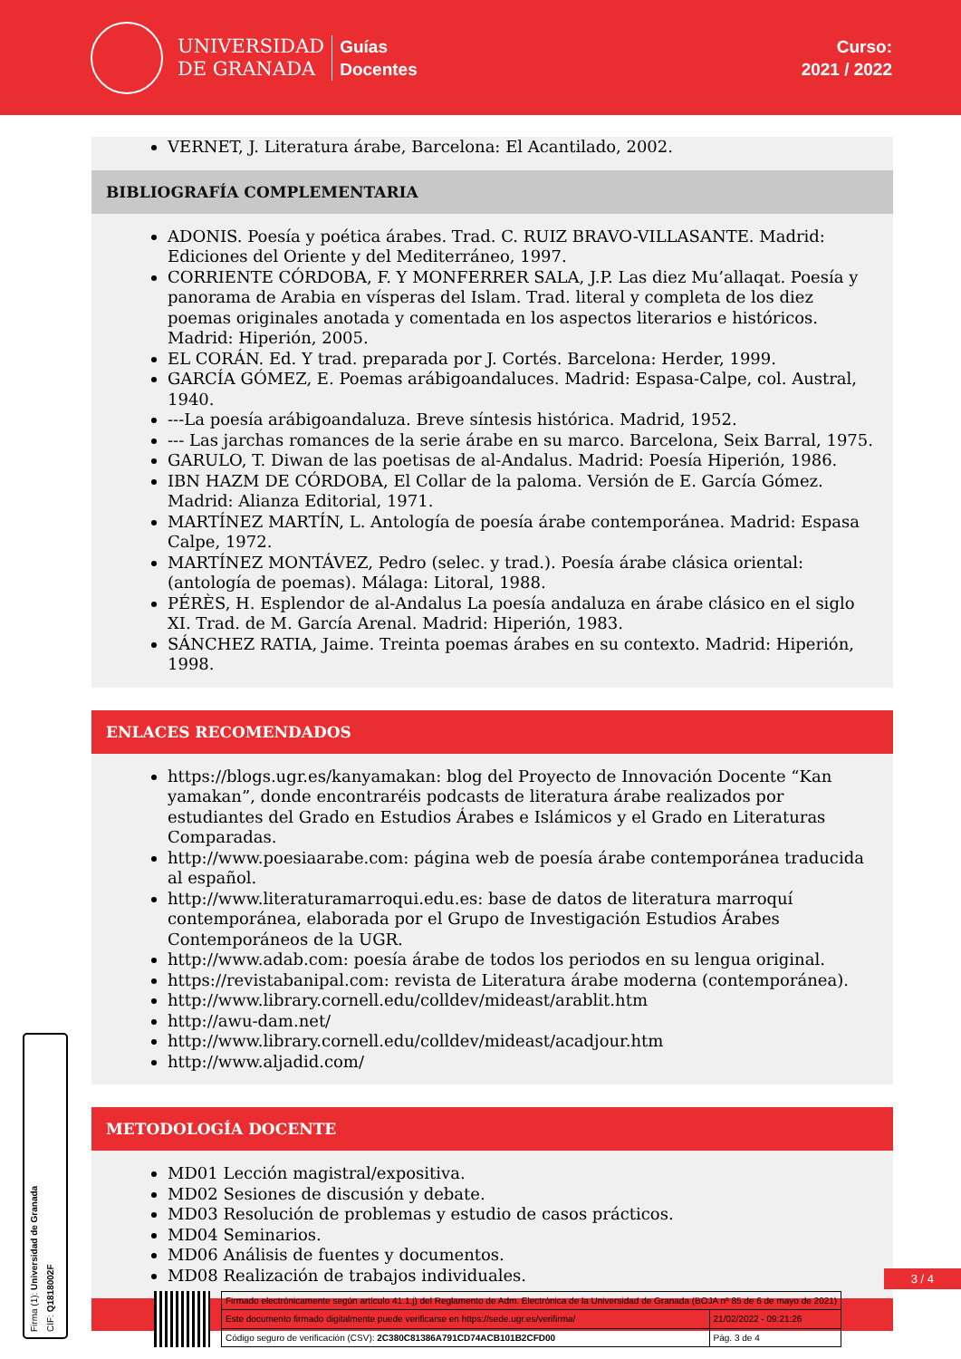UNIVERSIDAD
DE GRANADA
Guías
Docentes
Curso:
2021 / 2022
VERNET, J. Literatura árabe, Barcelona: El Acantilado, 2002.
BIBLIOGRAFÍA COMPLEMENTARIA
ADONIS. Poesía y poética árabes. Trad. C. RUIZ BRAVO-VILLASANTE. Madrid: Ediciones del Oriente y del Mediterráneo, 1997.
CORRIENTE CÓRDOBA, F. Y MONFERRER SALA, J.P. Las diez Mu’allaqat. Poesía y panorama de Arabia en vísperas del Islam. Trad. literal y completa de los diez poemas originales anotada y comentada en los aspectos literarios e históricos. Madrid: Hiperión, 2005.
EL CORÁN. Ed. Y trad. preparada por J. Cortés. Barcelona: Herder, 1999.
GARCÍA GÓMEZ, E. Poemas arábigoandaluces. Madrid: Espasa-Calpe, col. Austral, 1940.
---La poesía arábigoandaluza. Breve síntesis histórica. Madrid, 1952.
--- Las jarchas romances de la serie árabe en su marco. Barcelona, Seix Barral, 1975.
GARULO, T. Diwan de las poetisas de al-Andalus. Madrid: Poesía Hiperión, 1986.
IBN HAZM DE CÓRDOBA, El Collar de la paloma. Versión de E. García Gómez. Madrid: Alianza Editorial, 1971.
MARTÍNEZ MARTÍN, L. Antología de poesía árabe contemporánea. Madrid: Espasa Calpe, 1972.
MARTÍNEZ MONTÁVEZ, Pedro (selec. y trad.). Poesía árabe clásica oriental: (antología de poemas). Málaga: Litoral, 1988.
PÉRÈS, H. Esplendor de al-Andalus La poesía andaluza en árabe clásico en el siglo XI. Trad. de M. García Arenal. Madrid: Hiperión, 1983.
SÁNCHEZ RATIA, Jaime. Treinta poemas árabes en su contexto. Madrid: Hiperión, 1998.
ENLACES RECOMENDADOS
https://blogs.ugr.es/kanyamakan: blog del Proyecto de Innovación Docente “Kan yamakan”, donde encontraréis podcasts de literatura árabe realizados por estudiantes del Grado en Estudios Árabes e Islámicos y el Grado en Literaturas Comparadas.
http://www.poesiaarabe.com: página web de poesía árabe contemporánea traducida al español.
http://www.literaturamarroqui.edu.es: base de datos de literatura marroquí contemporánea, elaborada por el Grupo de Investigación Estudios Árabes Contemporáneos de la UGR.
http://www.adab.com: poesía árabe de todos los periodos en su lengua original.
https://revistabanipal.com: revista de Literatura árabe moderna (contemporánea).
http://www.library.cornell.edu/colldev/mideast/arablit.htm
http://awu-dam.net/
http://www.library.cornell.edu/colldev/mideast/acadjour.htm
http://www.aljadid.com/
METODOLOGÍA DOCENTE
MD01 Lección magistral/expositiva.
MD02 Sesiones de discusión y debate.
MD03 Resolución de problemas y estudio de casos prácticos.
MD04 Seminarios.
MD06 Análisis de fuentes y documentos.
MD08 Realización de trabajos individuales.
3 / 4
Firma (1): Universidad de Granada
CIF: Q1818002F
| Firmado electrónicamente según artículo 41.1.j) del Reglamento de Adm. Electrónica de la Universidad de Granada (BOJA nº 85 de 6 de mayo de 2021) | |
| Este documento firmado digitalmente puede verificarse en https://sede.ugr.es/verifirma/ | 21/02/2022 - 09:21:26 |
| Código seguro de verificación (CSV): 2C380C81386A791CD74ACB101B2CFD00 | Pág. 3 de 4 |